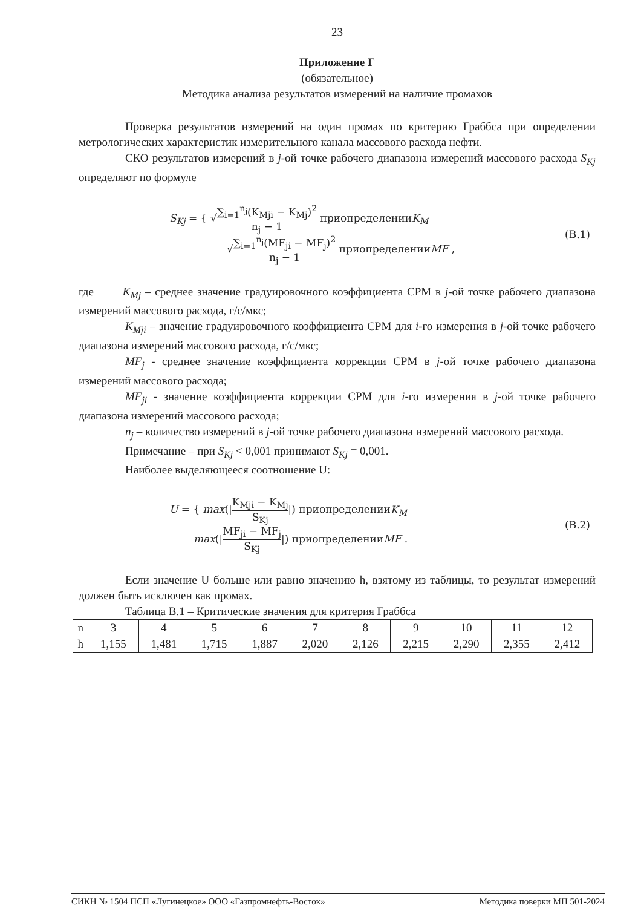23
Приложение Г
(обязательное)
Методика анализа результатов измерений на наличие промахов
Проверка результатов измерений на один промах по критерию Граббса при определении метрологических характеристик измерительного канала массового расхода нефти.
СКО результатов измерений в j-ой точке рабочего диапазона измерений массового расхода S<sub>Kj</sub> определяют по формуле
S<sub>Kj</sub> = { √∑<sub>i=1</sub><sup>n<sub>j</sub></sup>(K<sub>Mji</sub> − K<sub>Mj</sub>)<sup>2</sup> n<sub>j</sub> − 1 приопределенииK<sub>M</sub>
√∑<sub>i=1</sub><sup>n<sub>j</sub></sup>(MF<sub>ji</sub> − MF<sub>j</sub>)<sup>2</sup> n<sub>j</sub> − 1 приопределенииMF ,
(В.1)
где K<sub>Mj</sub> – среднее значение градуировочного коэффициента СРМ в j-ой точке рабочего диапазона измерений массового расхода, г/с/мкс;
K<sub>Mji</sub> – значение градуировочного коэффициента СРМ для i-го измерения в j-ой точке рабочего диапазона измерений массового расхода, г/с/мкс;
MF<sub>j</sub> - среднее значение коэффициента коррекции СРМ в j-ой точке рабочего диапазона измерений массового расхода;
MF<sub>ji</sub> - значение коэффициента коррекции СРМ для i-го измерения в j-ой точке рабочего диапазона измерений массового расхода;
n<sub>j</sub> – количество измерений в j-ой точке рабочего диапазона измерений массового расхода.
Примечание – при S<sub>Kj</sub> < 0,001 принимают S<sub>Kj</sub> = 0,001.
Наиболее выделяющееся соотношение U:
U = { max(|K<sub>Mji</sub> − K<sub>Mj</sub> S<sub>Kj</sub>|) приопределенииK<sub>M</sub>
max(|MF<sub>ji</sub> − MF<sub>j</sub> S<sub>Kj</sub>|) приопределенииMF .
(В.2)
Если значение U больше или равно значению h, взятому из таблицы, то результат измерений должен быть исключен как промах.
Таблица В.1 – Критические значения для критерия Граббса
| n | 3 | 4 | 5 | 6 | 7 | 8 | 9 | 10 | 11 | 12 |
| h | 1,155 | 1,481 | 1,715 | 1,887 | 2,020 | 2,126 | 2,215 | 2,290 | 2,355 | 2,412 |
СИКН № 1504 ПСП «Лугинецкое» ООО «Газпромнефть-Восток» Методика поверки МП 501-2024